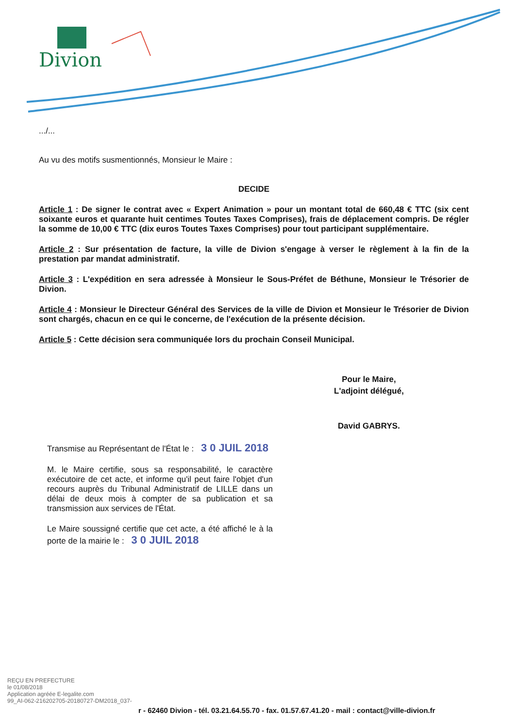Divion
.../...
Au vu des motifs susmentionnés, Monsieur le Maire :
DECIDE
Article 1 : De signer le contrat avec « Expert Animation » pour un montant total de 660,48 € TTC (six cent soixante euros et quarante huit centimes Toutes Taxes Comprises), frais de déplacement compris. De régler la somme de 10,00 € TTC (dix euros Toutes Taxes Comprises) pour tout participant supplémentaire.
Article 2 : Sur présentation de facture, la ville de Divion s'engage à verser le règlement à la fin de la prestation par mandat administratif.
Article 3 : L'expédition en sera adressée à Monsieur le Sous-Préfet de Béthune, Monsieur le Trésorier de Divion.
Article 4 : Monsieur le Directeur Général des Services de la ville de Divion et Monsieur le Trésorier de Divion sont chargés, chacun en ce qui le concerne, de l'exécution de la présente décision.
Article 5 : Cette décision sera communiquée lors du prochain Conseil Municipal.
Pour le Maire,
L'adjoint délégué,
David GABRYS.
Transmise au Représentant de l'État le : 3 0 JUIL 2018
M. le Maire certifie, sous sa responsabilité, le caractère exécutoire de cet acte, et informe qu'il peut faire l'objet d'un recours auprès du Tribunal Administratif de LILLE dans un délai de deux mois à compter de sa publication et sa transmission aux services de l'État.
Le Maire soussigné certifie que cet acte, a été affiché le à la porte de la mairie le : 3 0 JUIL 2018
REÇU EN PREFECTURE
le 01/08/2018
Application agréée E-legalite.com
99_AI-062-216202705-20180727-DM2018_037-
r - 62460 Divion - tél. 03.21.64.55.70 - fax. 01.57.67.41.20 - mail : contact@ville-divion.fr